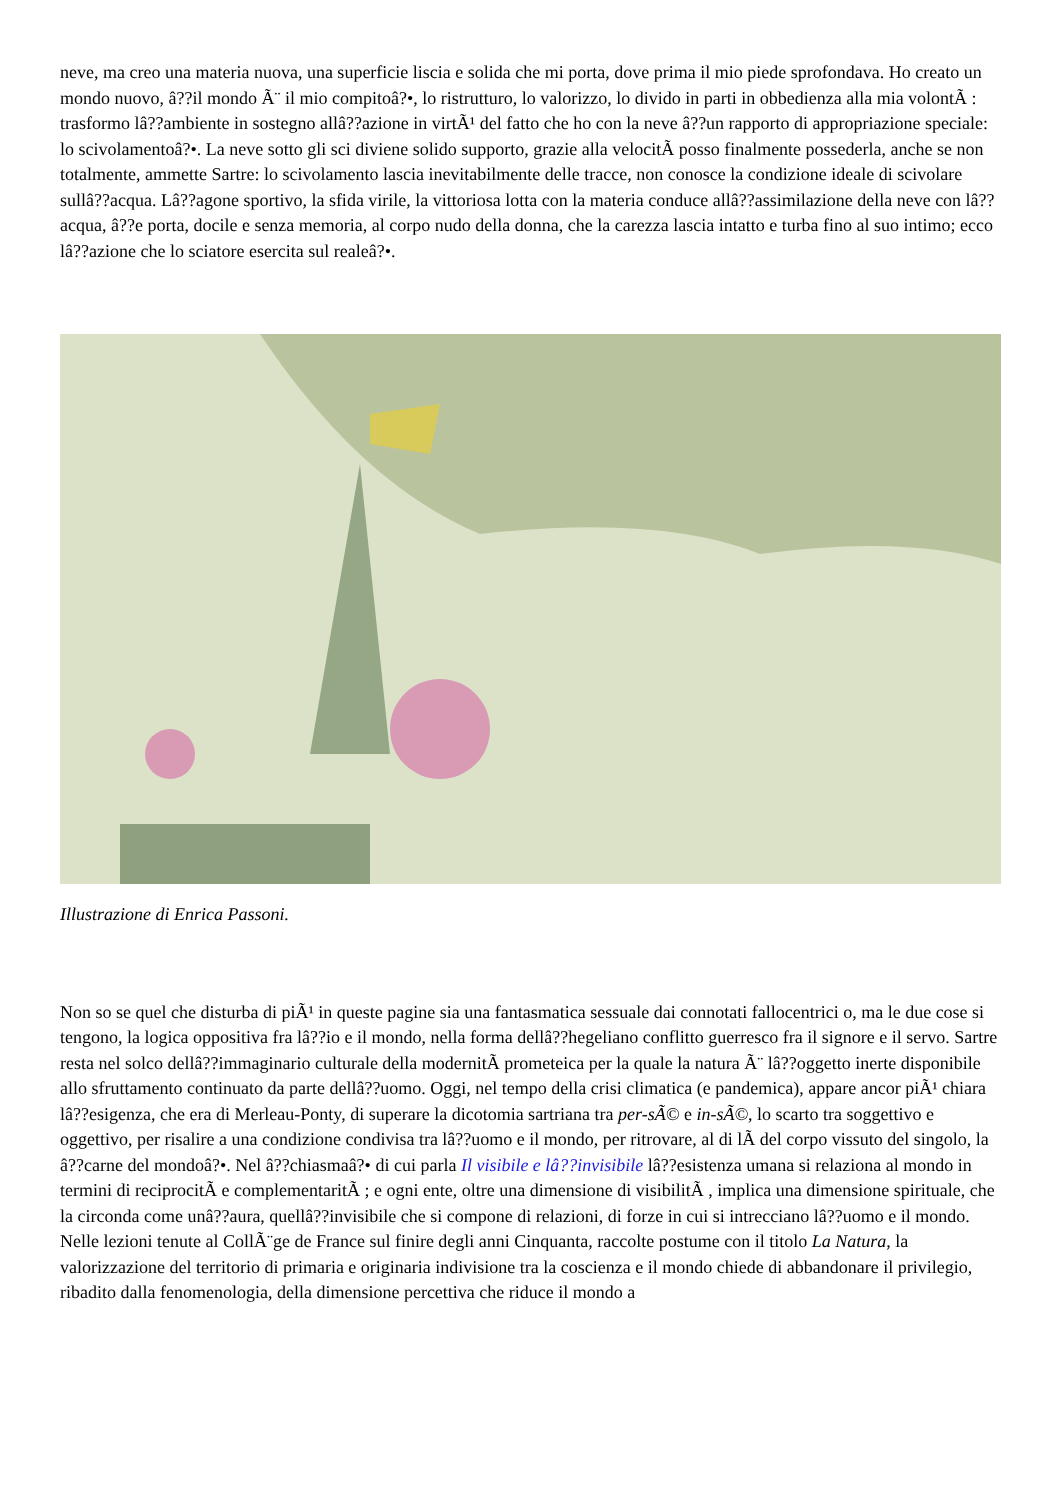neve, ma creo una materia nuova, una superficie liscia e solida che mi porta, dove prima il mio piede sprofondava. Ho creato un mondo nuovo, â??il mondo Ã¨ il mio compitoâ?•, lo ristrutturo, lo valorizzo, lo divido in parti in obbedienza alla mia volontÃ : trasformo lâ??ambiente in sostegno allâ??azione in virtÃ¹ del fatto che ho con la neve â??un rapporto di appropriazione speciale: lo scivolamentoâ?•. La neve sotto gli sci diviene solido supporto, grazie alla velocitÃ posso finalmente possederla, anche se non totalmente, ammette Sartre: lo scivolamento lascia inevitabilmente delle tracce, non conosce la condizione ideale di scivolare sullâ??acqua. Lâ??agone sportivo, la sfida virile, la vittoriosa lotta con la materia conduce allâ??assimilazione della neve con lâ??acqua, â??e porta, docile e senza memoria, al corpo nudo della donna, che la carezza lascia intatto e turba fino al suo intimo; ecco lâ??azione che lo sciatore esercita sul realeâ?•.
Illustrazione di Enrica Passoni.
Non so se quel che disturba di piÃ¹ in queste pagine sia una fantasmatica sessuale dai connotati fallocentrici o, ma le due cose si tengono, la logica oppositiva fra lâ??io e il mondo, nella forma dellâ??hegeliano conflitto guerresco fra il signore e il servo. Sartre resta nel solco dellâ??immaginario culturale della modernitÃ prometeica per la quale la natura Ã¨ lâ??oggetto inerte disponibile allo sfruttamento continuato da parte dellâ??uomo. Oggi, nel tempo della crisi climatica (e pandemica), appare ancor piÃ¹ chiara lâ??esigenza, che era di Merleau-Ponty, di superare la dicotomia sartriana tra per-sÃ© e in-sÃ©, lo scarto tra soggettivo e oggettivo, per risalire a una condizione condivisa tra lâ??uomo e il mondo, per ritrovare, al di lÃ del corpo vissuto del singolo, la â??carne del mondoâ?•. Nel â??chiasmaâ?• di cui parla Il visibile e lâ??invisibile lâ??esistenza umana si relaziona al mondo in termini di reciprocitÃ e complementaritÃ ; e ogni ente, oltre una dimensione di visibilitÃ , implica una dimensione spirituale, che la circonda come unâ??aura, quellâ??invisibile che si compone di relazioni, di forze in cui si intrecciano lâ??uomo e il mondo. Nelle lezioni tenute al CollÃ¨ge de France sul finire degli anni Cinquanta, raccolte postume con il titolo La Natura, la valorizzazione del territorio di primaria e originaria indivisione tra la coscienza e il mondo chiede di abbandonare il privilegio, ribadito dalla fenomenologia, della dimensione percettiva che riduce il mondo a